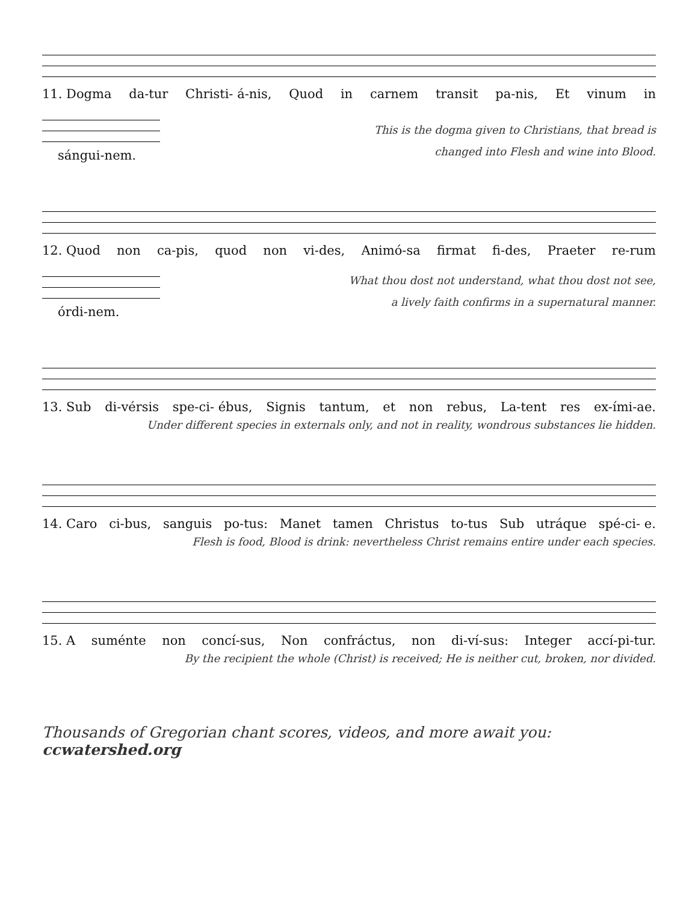11. Dogma da-tur Christi- á-nis, Quod in carnem transit pa-nis, Et vinum in
sángui-nem.
This is the dogma given to Christians, that bread is
changed into Flesh and wine into Blood.
12. Quod non ca-pis, quod non vi-des, Animó-sa firmat fi-des, Praeter re-rum
órdi-nem.
What thou dost not understand, what thou dost not see,
a lively faith confirms in a supernatural manner.
13. Sub di-vérsis spe-ci- ébus, Signis tantum, et non rebus, La-tent res ex-ími-ae.
Under different species in externals only, and not in reality, wondrous substances lie hidden.
14. Caro ci-bus, sanguis po-tus: Manet tamen Christus to-tus Sub utráque spé-ci- e.
Flesh is food, Blood is drink: nevertheless Christ remains entire under each species.
15. A suménte non concí-sus, Non confráctus, non di-ví-sus: Integer accí-pi-tur.
By the recipient the whole (Christ) is received; He is neither cut, broken, nor divided.
Thousands of Gregorian chant scores, videos, and more await you: ccwatershed.org